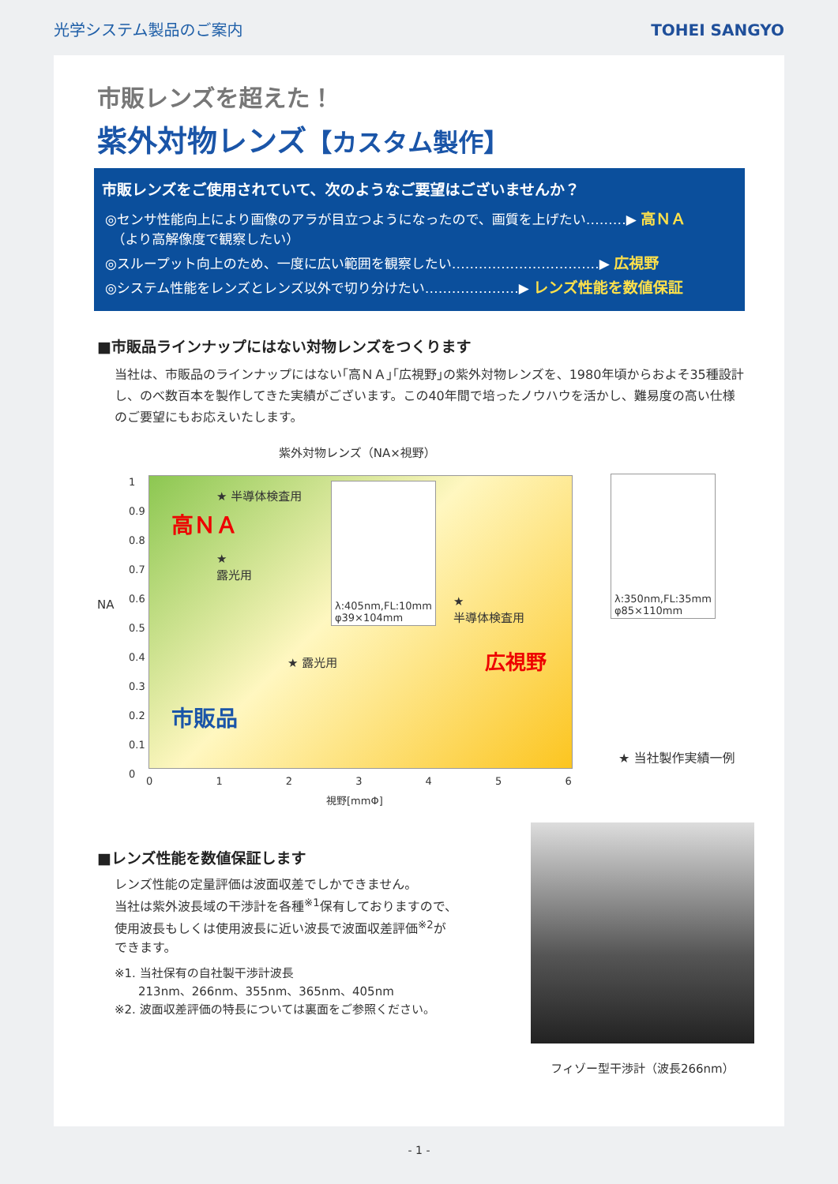光学システム製品のご案内 TOHEI SANGYO
市販レンズを超えた！
紫外対物レンズ【カスタム製作】
市販レンズをご使用されていて、次のようなご要望はございませんか？
◎センサ性能向上により画像のアラが目立つようになったので、画質を上げたい………▶ 高ＮＡ
　（より高解像度で観察したい）
◎スループット向上のため、一度に広い範囲を観察したい……………………………▶ 広視野
◎システム性能をレンズとレンズ以外で切り分けたい…………………▶ レンズ性能を数値保証
■市販品ラインナップにはない対物レンズをつくります
当社は、市販品のラインナップにはない｢高ＮＡ｣｢広視野｣の紫外対物レンズを、1980年頃からおよそ35種設計し、のべ数百本を製作してきた実績がございます。この40年間で培ったノウハウを活かし、難易度の高い仕様のご要望にもお応えいたします。
紫外対物レンズ（NA×視野）
★ 半導体検査用
高ＮＡ
★
露光用
λ:405nm,FL:10mm
φ39×104mm
★
半導体検査用
★ 露光用 広視野
市販品
NA
1
0.9
0.8
0.7
0.6
0.5
0.4
0.3
0.2
0.1
0
0 1 2 3 4 5 6
視野[mmΦ]
λ:350nm,FL:35mm
φ85×110mm
★ 当社製作実績一例
■レンズ性能を数値保証します
レンズ性能の定量評価は波面収差でしかできません。
当社は紫外波長域の干渉計を各種<sup>※1</sup>保有しておりますので、
使用波長もしくは使用波長に近い波長で波面収差評価<sup>※2</sup>が
できます。
※1. 当社保有の自社製干渉計波長
　　213nm、266nm、355nm、365nm、405nm
※2. 波面収差評価の特長については裏面をご参照ください。
フィゾー型干渉計（波長266nm）
- 1 -